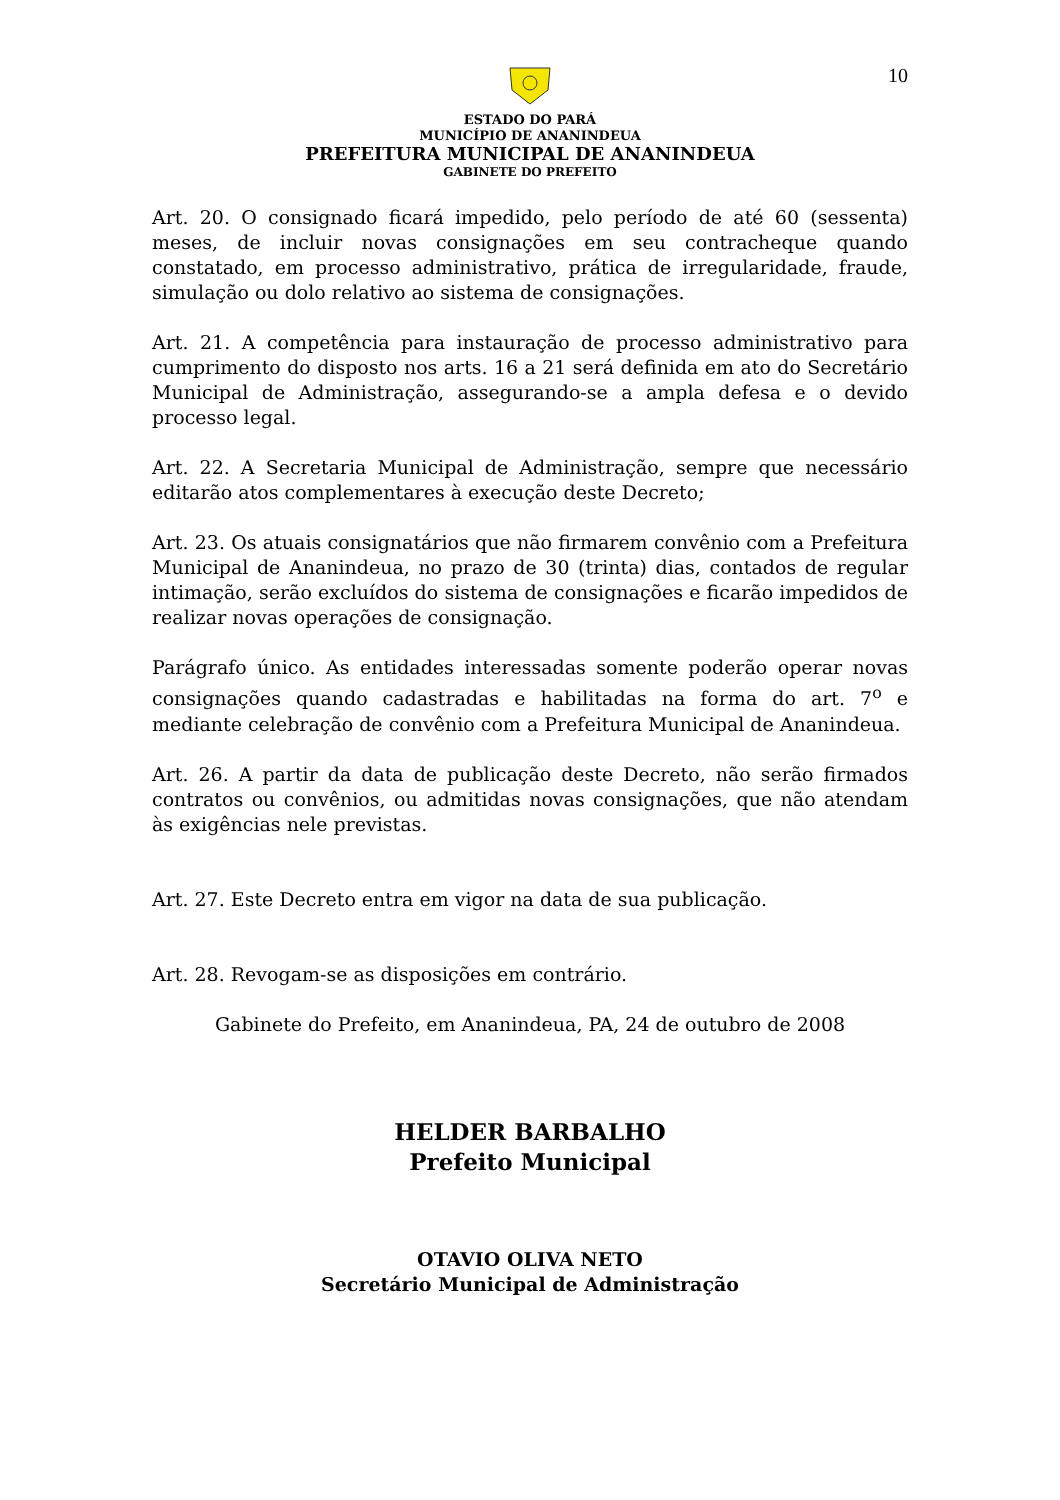10
ESTADO DO PARÁ
MUNICÍPIO DE ANANINDEUA
PREFEITURA MUNICIPAL DE ANANINDEUA
GABINETE DO PREFEITO
Art. 20. O consignado ficará impedido, pelo período de até 60 (sessenta) meses, de incluir novas consignações em seu contracheque quando constatado, em processo administrativo, prática de irregularidade, fraude, simulação ou dolo relativo ao sistema de consignações.
Art. 21. A competência para instauração de processo administrativo para cumprimento do disposto nos arts. 16 a 21 será definida em ato do Secretário Municipal de Administração, assegurando-se a ampla defesa e o devido processo legal.
Art. 22. A Secretaria Municipal de Administração, sempre que necessário editarão atos complementares à execução deste Decreto;
Art. 23. Os atuais consignatários que não firmarem convênio com a Prefeitura Municipal de Ananindeua, no prazo de 30 (trinta) dias, contados de regular intimação, serão excluídos do sistema de consignações e ficarão impedidos de realizar novas operações de consignação.
Parágrafo único. As entidades interessadas somente poderão operar novas consignações quando cadastradas e habilitadas na forma do art. 7<sup>o</sup> e mediante celebração de convênio com a Prefeitura Municipal de Ananindeua.
Art. 26. A partir da data de publicação deste Decreto, não serão firmados contratos ou convênios, ou admitidas novas consignações, que não atendam às exigências nele previstas.
Art. 27. Este Decreto entra em vigor na data de sua publicação.
Art. 28. Revogam-se as disposições em contrário.
Gabinete do Prefeito, em Ananindeua, PA, 24 de outubro de 2008
HELDER BARBALHO
Prefeito Municipal
OTAVIO OLIVA NETO
Secretário Municipal de Administração